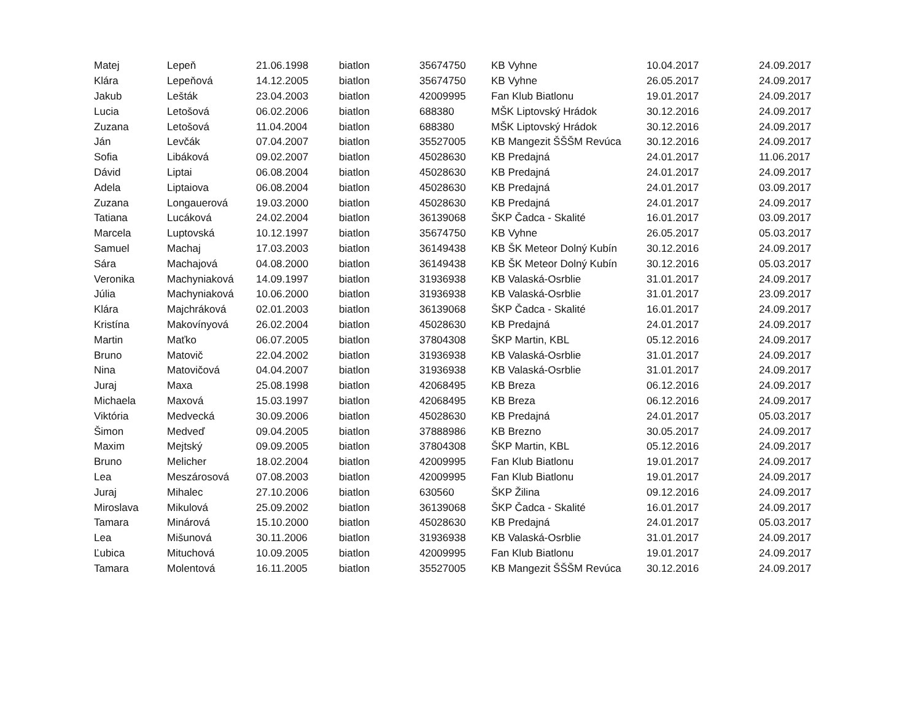| Matej | Lepeň | 21.06.1998 | biatlon | 35674750 | KB Vyhne | 10.04.2017 | 24.09.2017 |
| Klára | Lepeňová | 14.12.2005 | biatlon | 35674750 | KB Vyhne | 26.05.2017 | 24.09.2017 |
| Jakub | Lešták | 23.04.2003 | biatlon | 42009995 | Fan Klub Biatlonu | 19.01.2017 | 24.09.2017 |
| Lucia | Letošová | 06.02.2006 | biatlon | 688380 | MŠK Liptovský Hrádok | 30.12.2016 | 24.09.2017 |
| Zuzana | Letošová | 11.04.2004 | biatlon | 688380 | MŠK Liptovský Hrádok | 30.12.2016 | 24.09.2017 |
| Ján | Levčák | 07.04.2007 | biatlon | 35527005 | KB Mangezit ŠŠŠM Revúca | 30.12.2016 | 24.09.2017 |
| Sofia | Libáková | 09.02.2007 | biatlon | 45028630 | KB Predajná | 24.01.2017 | 11.06.2017 |
| Dávid | Liptai | 06.08.2004 | biatlon | 45028630 | KB Predajná | 24.01.2017 | 24.09.2017 |
| Adela | Liptaiova | 06.08.2004 | biatlon | 45028630 | KB Predajná | 24.01.2017 | 03.09.2017 |
| Zuzana | Longauerová | 19.03.2000 | biatlon | 45028630 | KB Predajná | 24.01.2017 | 24.09.2017 |
| Tatiana | Lucáková | 24.02.2004 | biatlon | 36139068 | ŠKP Čadca - Skalité | 16.01.2017 | 03.09.2017 |
| Marcela | Luptovská | 10.12.1997 | biatlon | 35674750 | KB Vyhne | 26.05.2017 | 05.03.2017 |
| Samuel | Machaj | 17.03.2003 | biatlon | 36149438 | KB ŠK Meteor Dolný Kubín | 30.12.2016 | 24.09.2017 |
| Sára | Machajová | 04.08.2000 | biatlon | 36149438 | KB ŠK Meteor Dolný Kubín | 30.12.2016 | 05.03.2017 |
| Veronika | Machyniaková | 14.09.1997 | biatlon | 31936938 | KB Valaská-Osrblie | 31.01.2017 | 24.09.2017 |
| Júlia | Machyniaková | 10.06.2000 | biatlon | 31936938 | KB Valaská-Osrblie | 31.01.2017 | 23.09.2017 |
| Klára | Majchráková | 02.01.2003 | biatlon | 36139068 | ŠKP Čadca - Skalité | 16.01.2017 | 24.09.2017 |
| Kristína | Makovínyová | 26.02.2004 | biatlon | 45028630 | KB Predajná | 24.01.2017 | 24.09.2017 |
| Martin | Maťko | 06.07.2005 | biatlon | 37804308 | ŠKP Martin, KBL | 05.12.2016 | 24.09.2017 |
| Bruno | Matovič | 22.04.2002 | biatlon | 31936938 | KB Valaská-Osrblie | 31.01.2017 | 24.09.2017 |
| Nina | Matovičová | 04.04.2007 | biatlon | 31936938 | KB Valaská-Osrblie | 31.01.2017 | 24.09.2017 |
| Juraj | Maxa | 25.08.1998 | biatlon | 42068495 | KB Breza | 06.12.2016 | 24.09.2017 |
| Michaela | Maxová | 15.03.1997 | biatlon | 42068495 | KB Breza | 06.12.2016 | 24.09.2017 |
| Viktória | Medvecká | 30.09.2006 | biatlon | 45028630 | KB Predajná | 24.01.2017 | 05.03.2017 |
| Šimon | Medveď | 09.04.2005 | biatlon | 37888986 | KB Brezno | 30.05.2017 | 24.09.2017 |
| Maxim | Mejtský | 09.09.2005 | biatlon | 37804308 | ŠKP Martin, KBL | 05.12.2016 | 24.09.2017 |
| Bruno | Melicher | 18.02.2004 | biatlon | 42009995 | Fan Klub Biatlonu | 19.01.2017 | 24.09.2017 |
| Lea | Meszárosová | 07.08.2003 | biatlon | 42009995 | Fan Klub Biatlonu | 19.01.2017 | 24.09.2017 |
| Juraj | Mihalec | 27.10.2006 | biatlon | 630560 | ŠKP Žilina | 09.12.2016 | 24.09.2017 |
| Miroslava | Mikulová | 25.09.2002 | biatlon | 36139068 | ŠKP Čadca - Skalité | 16.01.2017 | 24.09.2017 |
| Tamara | Minárová | 15.10.2000 | biatlon | 45028630 | KB Predajná | 24.01.2017 | 05.03.2017 |
| Lea | Mišunová | 30.11.2006 | biatlon | 31936938 | KB Valaská-Osrblie | 31.01.2017 | 24.09.2017 |
| Ľubica | Mituchová | 10.09.2005 | biatlon | 42009995 | Fan Klub Biatlonu | 19.01.2017 | 24.09.2017 |
| Tamara | Molentová | 16.11.2005 | biatlon | 35527005 | KB Mangezit ŠŠŠM Revúca | 30.12.2016 | 24.09.2017 |